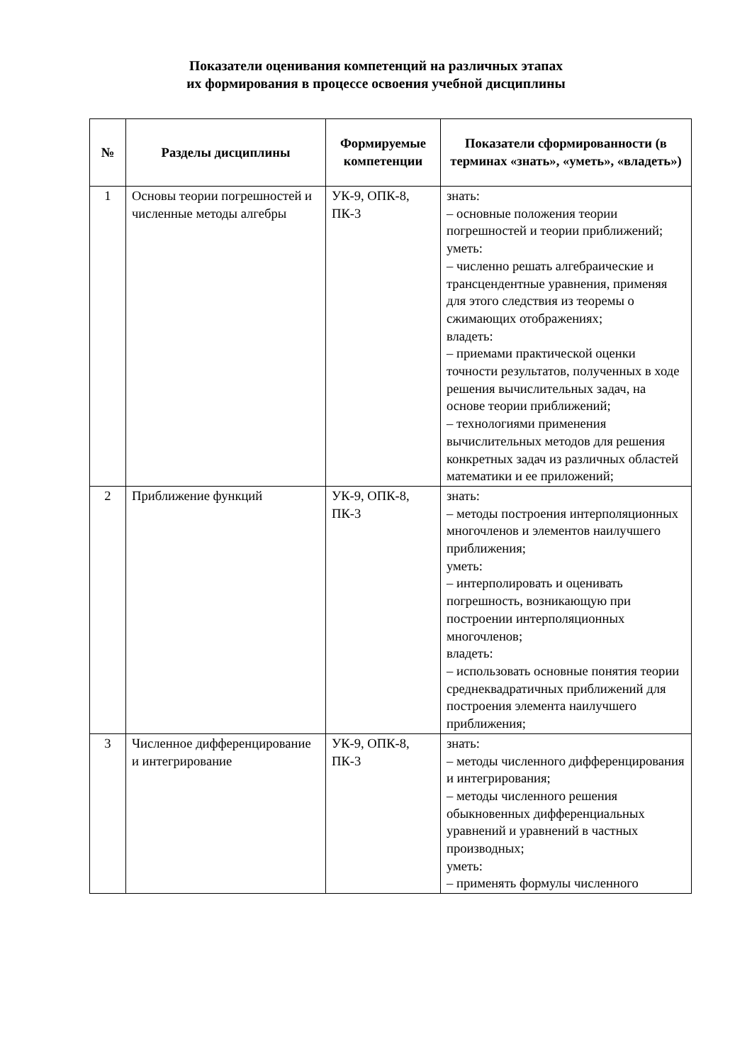Показатели оценивания компетенций на различных этапах
их формирования в процессе освоения учебной дисциплины
| № | Разделы дисциплины | Формируемые компетенции | Показатели сформированности (в терминах «знать», «уметь», «владеть») |
| --- | --- | --- | --- |
| 1 | Основы теории погрешностей и численные методы алгебры | УК-9, ОПК-8, ПК-3 | знать: – основные положения теории погрешностей и теории приближений; уметь: – численно решать алгебраические и трансцендентные уравнения, применяя для этого следствия из теоремы о сжимающих отображениях; владеть: – приемами практической оценки точности результатов, полученных в ходе решения вычислительных задач, на основе теории приближений; – технологиями применения вычислительных методов для решения конкретных задач из различных областей математики и ее приложений; |
| 2 | Приближение функций | УК-9, ОПК-8, ПК-3 | знать: – методы построения интерполяционных многочленов и элементов наилучшего приближения; уметь: – интерполировать и оценивать погрешность, возникающую при построении интерполяционных многочленов; владеть: – использовать основные понятия теории среднеквадратичных приближений для построения элемента наилучшего приближения; |
| 3 | Численное дифференцирование и интегрирование | УК-9, ОПК-8, ПК-3 | знать: – методы численного дифференцирования и интегрирования; – методы численного решения обыкновенных дифференциальных уравнений и уравнений в частных производных; уметь: – применять формулы численного |